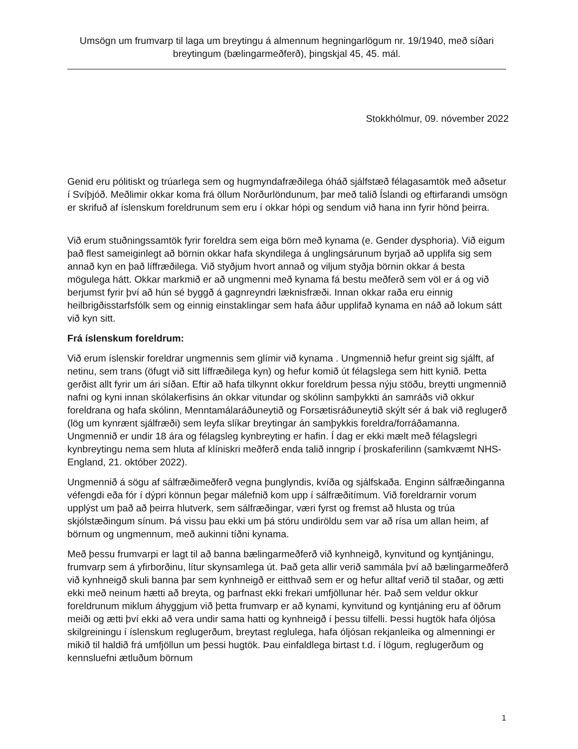Umsögn um frumvarp til laga um breytingu á almennum hegningarlögum nr. 19/1940, með síðari breytingum (bælingarmeðferð), þingskjal 45, 45. mál.
Stokkhólmur, 09. nóvember 2022
Genid eru pólitiskt og trúarlega sem og hugmyndafræðilega óháð sjálfstæð félagasamtök með aðsetur í Svíþjóð. Meðlimir okkar koma frá öllum Norðurlöndunum, þar með talið Íslandi og eftirfarandi umsögn er skrifuð af íslenskum foreldrunum sem eru í okkar hópi og sendum við hana inn fyrir hönd þeirra.
Við erum stuðningssamtök fyrir foreldra sem eiga börn með kynama (e. Gender dysphoria). Við eigum það flest sameiginlegt að börnin okkar hafa skyndilega á unglingsárunum byrjað að upplifa sig sem annað kyn en það líffræðilega. Við styðjum hvort annað og viljum styðja börnin okkar á besta mögulega hátt. Okkar markmið er að ungmenni með kynama fá bestu meðferð sem völ er á og við berjumst fyrir því að hún sé byggð á gagnreyndri læknisfræði. Innan okkar raða eru einnig heilbrigðisstarfsfólk sem og einnig einstaklingar sem hafa áður upplifað kynama en náð að lokum sátt við kyn sitt.
Frá íslenskum foreldrum:
Við erum íslenskir foreldrar ungmennis sem glímir við kynama . Ungmennið hefur greint sig sjálft, af netinu, sem trans (öfugt við sitt líffræðilega kyn) og hefur komið út félagslega sem hitt kynið. Þetta gerðist allt fyrir um ári síðan. Eftir að hafa tilkynnt okkur foreldrum þessa nýju stöðu, breytti ungmennið nafni og kyni innan skólakerfisins án okkar vitundar og skólinn samþykkti án samráðs við okkur foreldrana og hafa skólinn, Menntamálaráðuneytið og Forsætisráðuneytið skýlt sér á bak við reglugerð (lög um kynrænt sjálfræði) sem leyfa slíkar breytingar án samþykkis foreldra/forráðamanna. Ungmennið er undir 18 ára og félagsleg kynbreyting er hafin. Í dag er ekki mælt með félagslegri kynbreytingu nema sem hluta af klíniskri meðferð enda talið inngrip í þroskaferilinn (samkvæmt NHS- England, 21. október 2022).
Ungmennið á sögu af sálfræðimeðferð vegna þunglyndis, kvíða og sjálfskaða. Enginn sálfræðinganna véfengdi eða fór í dýpri könnun þegar málefnið kom upp í sálfræðitímum. Við foreldrarnir vorum upplýst um það að þeirra hlutverk, sem sálfræðingar, væri fyrst og fremst að hlusta og trúa skjólstæðingum sínum. Þá vissu þau ekki um þá stóru undiröldu sem var að rísa um allan heim, af börnum og ungmennum, með aukinni tíðni kynama.
Með þessu frumvarpi er lagt til að banna bælingarmeðferð við kynhneigð, kynvitund og kyntjáningu, frumvarp sem á yfirborðinu, lítur skynsamlega út. Það geta allir verið sammála því að bælingarmeðferð við kynhneigð skuli banna þar sem kynhneigð er eitthvað sem er og hefur alltaf verið til staðar, og ætti ekki með neinum hætti að breyta, og þarfnast ekki frekari umfjöllunar hér. Það sem veldur okkur foreldrunum miklum áhyggjum við þetta frumvarp er að kynami, kynvitund og kyntjáning eru af öðrum meiði og ætti því ekki að vera undir sama hatti og kynhneigð í þessu tilfelli. Þessi hugtök hafa óljósa skilgreiningu í íslenskum reglugerðum, breytast reglulega, hafa óljósan rekjanleika og almenningi er mikið til haldið frá umfjöllun um þessi hugtök. Þau einfaldlega birtast t.d. í lögum, reglugerðum og kennsluefni ætluðum börnum
1